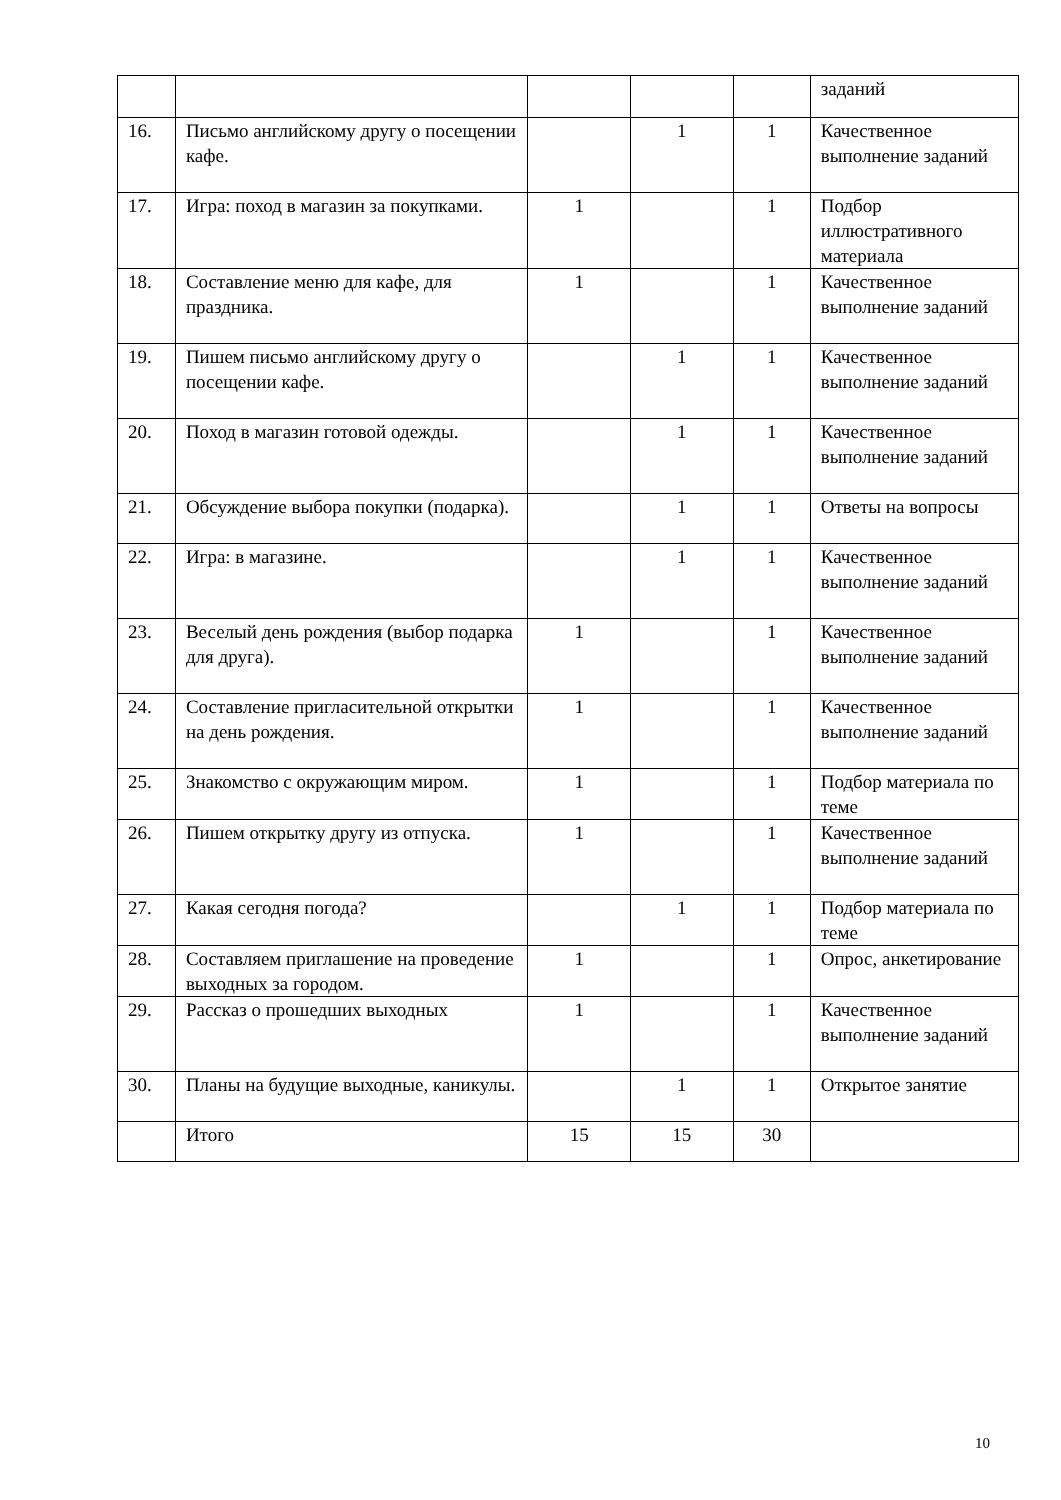| | | | | | заданий |
| 16. | Письмо английскому другу о посещении кафе. | | 1 | 1 | Качественное выполнение заданий |
| 17. | Игра: поход в магазин за покупками. | 1 | | 1 | Подбор иллюстративного материала |
| 18. | Составление меню для кафе, для праздника. | 1 | | 1 | Качественное выполнение заданий |
| 19. | Пишем письмо английскому другу о посещении кафе. | | 1 | 1 | Качественное выполнение заданий |
| 20. | Поход в магазин готовой одежды. | | 1 | 1 | Качественное выполнение заданий |
| 21. | Обсуждение выбора покупки (подарка). | | 1 | 1 | Ответы на вопросы |
| 22. | Игра: в магазине. | | 1 | 1 | Качественное выполнение заданий |
| 23. | Веселый день рождения (выбор подарка для друга). | 1 | | 1 | Качественное выполнение заданий |
| 24. | Составление пригласительной открытки на день рождения. | 1 | | 1 | Качественное выполнение заданий |
| 25. | Знакомство с окружающим миром. | 1 | | 1 | Подбор материала по теме |
| 26. | Пишем открытку другу из отпуска. | 1 | | 1 | Качественное выполнение заданий |
| 27. | Какая сегодня погода? | | 1 | 1 | Подбор материала по теме |
| 28. | Составляем приглашение на проведение выходных за городом. | 1 | | 1 | Опрос, анкетирование |
| 29. | Рассказ о прошедших выходных | 1 | | 1 | Качественное выполнение заданий |
| 30. | Планы на будущие выходные, каникулы. | | 1 | 1 | Открытое занятие |
| | Итого | 15 | 15 | 30 | |
10